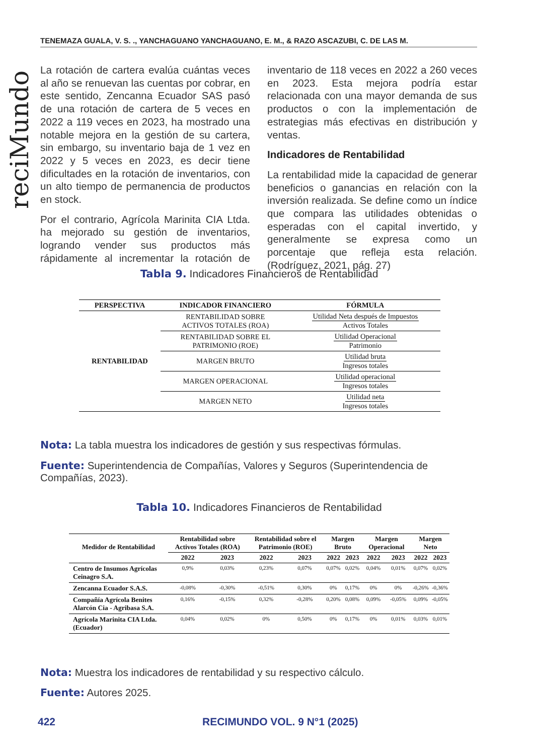TENEMAZA GUALA, V. S. ., YANCHAGUANO YANCHAGUANO, E. M., & RAZO ASCAZUBI, C. DE LAS M.
reciMundo
La rotación de cartera evalúa cuántas veces al año se renuevan las cuentas por cobrar, en este sentido, Zencanna Ecuador SAS pasó de una rotación de cartera de 5 veces en 2022 a 119 veces en 2023, ha mostrado una notable mejora en la gestión de su cartera, sin embargo, su inventario baja de 1 vez en 2022 y 5 veces en 2023, es decir tiene dificultades en la rotación de inventarios, con un alto tiempo de permanencia de productos en stock.
Por el contrario, Agrícola Marinita CIA Ltda. ha mejorado su gestión de inventarios, logrando vender sus productos más rápidamente al incrementar la rotación de inventario de 118 veces en 2022 a 260 veces en 2023. Esta mejora podría estar relacionada con una mayor demanda de sus productos o con la implementación de estrategias más efectivas en distribución y ventas.
Indicadores de Rentabilidad
La rentabilidad mide la capacidad de generar beneficios o ganancias en relación con la inversión realizada. Se define como un índice que compara las utilidades obtenidas o esperadas con el capital invertido, y generalmente se expresa como un porcentaje que refleja esta relación. (Rodríguez, 2021, pág. 27)
Tabla 9. Indicadores Financieros de Rentabilidad
| PERSPECTIVA | INDICADOR FINANCIERO | FÓRMULA |
| --- | --- | --- |
| RENTABILIDAD | RENTABILIDAD SOBRE ACTIVOS TOTALES (ROA) | Utilidad Neta después de Impuestos Activos Totales |
| | RENTABILIDAD SOBRE EL PATRIMONIO (ROE) | Utilidad Operacional Patrimonio |
| | MARGEN BRUTO | Utilidad bruta Ingresos totales |
| | MARGEN OPERACIONAL | Utilidad operacional Ingresos totales |
| | MARGEN NETO | Utilidad neta Ingresos totales |
Nota: La tabla muestra los indicadores de gestión y sus respectivas fórmulas.
Fuente: Superintendencia de Compañías, Valores y Seguros (Superintendencia de Compañías, 2023).
Tabla 10. Indicadores Financieros de Rentabilidad
| Medidor de Rentabilidad | Rentabilidad sobre Activos Totales (ROA) | | Rentabilidad sobre el Patrimonio (ROE) | | Margen Bruto | | Margen Operacional | | Margen Neto | |
| --- | --- | --- | --- | --- | --- | --- | --- | --- | --- | --- |
| | 2022 | 2023 | 2022 | 2023 | 2022 | 2023 | 2022 | 2023 | 2022 | 2023 |
| Centro de Insumos Agrícolas Ceinagro S.A. | 0,9% | 0,03% | 0,23% | 0,07% | 0,07% | 0,02% | 0,04% | 0,01% | 0,07% | 0,02% |
| Zencanna Ecuador S.A.S. | -0,08% | -0,30% | -0,51% | 0,30% | 0% | 0,17% | 0% | 0% | -0,26% | -0,36% |
| Compañía Agrícola Benites Alarcón Cia - Agribasa S.A. | 0,16% | -0,15% | 0,32% | -0,28% | 0,20% | 0,08% | 0,09% | -0,05% | 0,09% | -0,05% |
| Agrícola Marinita CIA Ltda. (Ecuador) | 0,04% | 0,02% | 0% | 0,50% | 0% | 0,17% | 0% | 0,01% | 0,03% | 0,01% |
Nota: Muestra los indicadores de rentabilidad y su respectivo cálculo.
Fuente: Autores 2025.
422 RECIMUNDO VOL. 9 N°1 (2025)